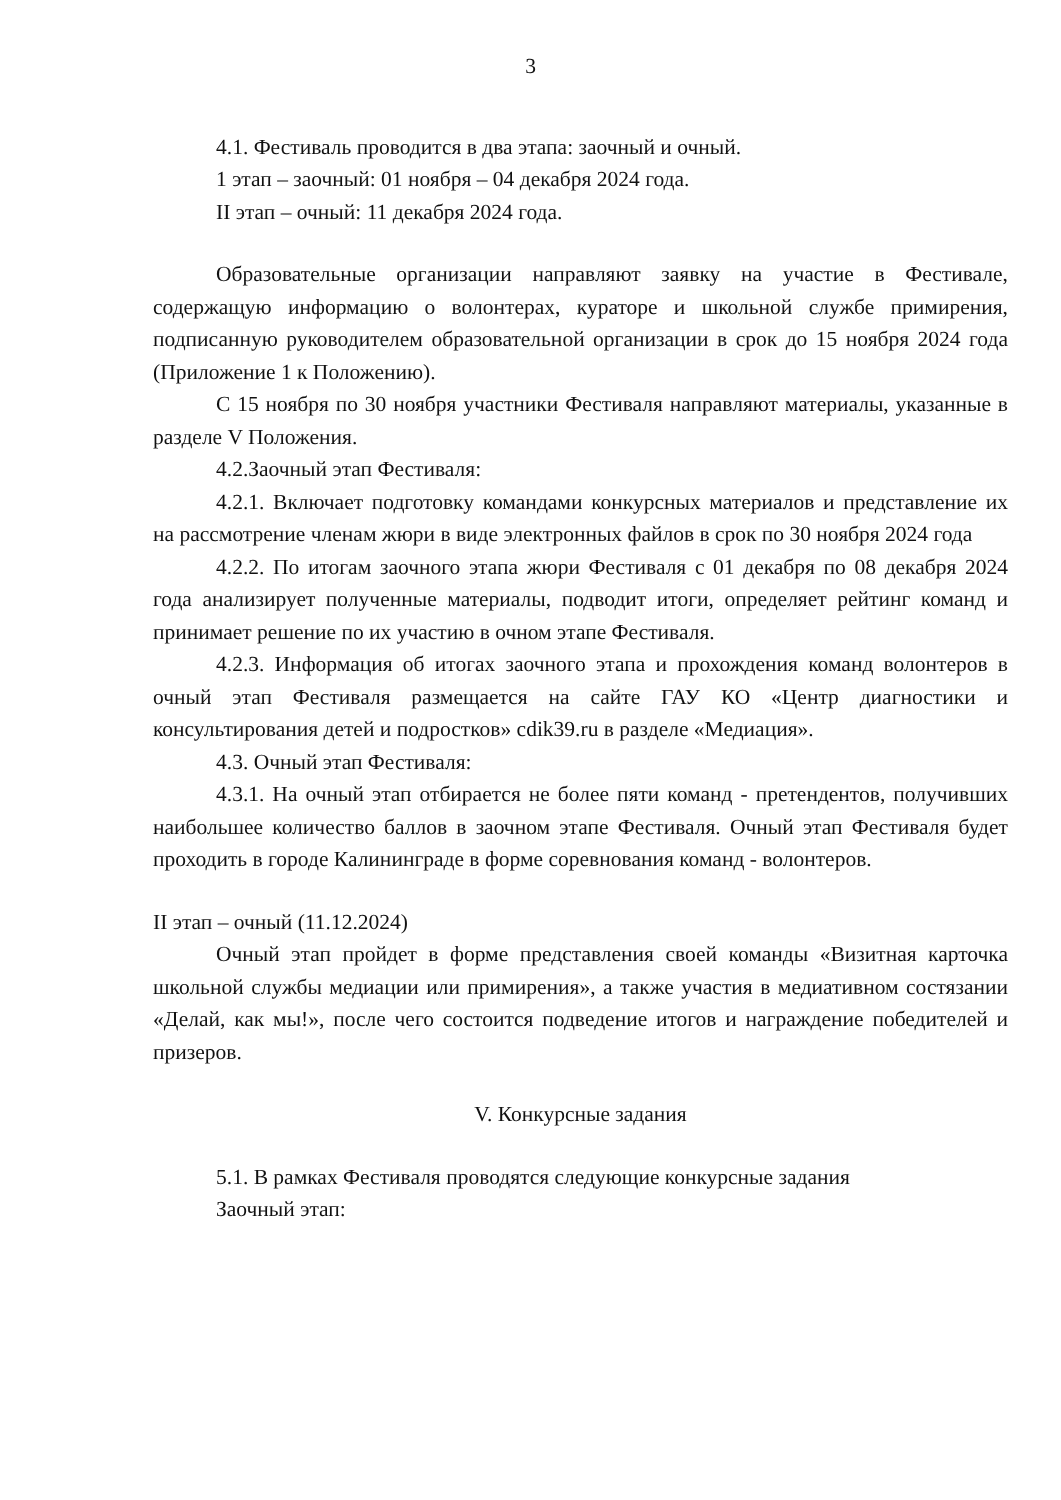3
4.1. Фестиваль проводится в два этапа: заочный и очный.
1 этап – заочный: 01 ноября – 04 декабря 2024 года.
II этап – очный: 11 декабря 2024 года.
Образовательные организации направляют заявку на участие в Фестивале, содержащую информацию о волонтерах, кураторе и школьной службе примирения, подписанную руководителем образовательной организации в срок до 15 ноября 2024 года (Приложение 1 к Положению).
С 15 ноября по 30 ноября участники Фестиваля направляют материалы, указанные в разделе V Положения.
4.2.Заочный этап Фестиваля:
4.2.1. Включает подготовку командами конкурсных материалов и представление их на рассмотрение членам жюри в виде электронных файлов в срок по 30 ноября 2024 года
4.2.2. По итогам заочного этапа жюри Фестиваля с 01 декабря по 08 декабря 2024 года анализирует полученные материалы, подводит итоги, определяет рейтинг команд и принимает решение по их участию в очном этапе Фестиваля.
4.2.3. Информация об итогах заочного этапа и прохождения команд волонтеров в очный этап Фестиваля размещается на сайте ГАУ КО «Центр диагностики и консультирования детей и подростков» cdik39.ru в разделе «Медиация».
4.3. Очный этап Фестиваля:
4.3.1. На очный этап отбирается не более пяти команд - претендентов, получивших наибольшее количество баллов в заочном этапе Фестиваля. Очный этап Фестиваля будет проходить в городе Калининграде в форме соревнования команд - волонтеров.
II этап – очный (11.12.2024)
Очный этап пройдет в форме представления своей команды «Визитная карточка школьной службы медиации или примирения», а также участия в медиативном состязании «Делай, как мы!», после чего состоится подведение итогов и награждение победителей и призеров.
V. Конкурсные задания
5.1. В рамках Фестиваля проводятся следующие конкурсные задания
Заочный этап: